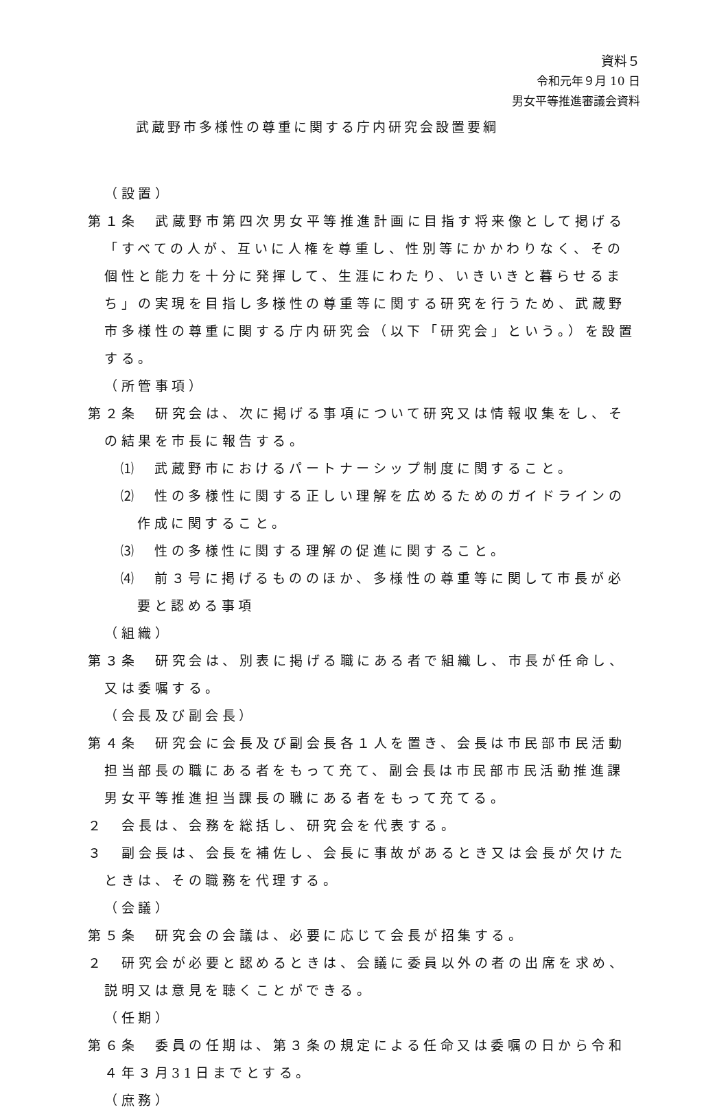資料５
令和元年９月 10 日
男女平等推進審議会資料
武蔵野市多様性の尊重に関する庁内研究会設置要綱
（設置）
第１条　武蔵野市第四次男女平等推進計画に目指す将来像として掲げる「すべての人が、互いに人権を尊重し、性別等にかかわりなく、その個性と能力を十分に発揮して、生涯にわたり、いきいきと暮らせるまち」の実現を目指し多様性の尊重等に関する研究を行うため、武蔵野市多様性の尊重に関する庁内研究会（以下「研究会」という。）を設置する。
（所管事項）
第２条　研究会は、次に掲げる事項について研究又は情報収集をし、その結果を市長に報告する。
⑴　武蔵野市におけるパートナーシップ制度に関すること。
⑵　性の多様性に関する正しい理解を広めるためのガイドラインの作成に関すること。
⑶　性の多様性に関する理解の促進に関すること。
⑷　前３号に掲げるもののほか、多様性の尊重等に関して市長が必要と認める事項
（組織）
第３条　研究会は、別表に掲げる職にある者で組織し、市長が任命し、又は委嘱する。
（会長及び副会長）
第４条　研究会に会長及び副会長各１人を置き、会長は市民部市民活動担当部長の職にある者をもって充て、副会長は市民部市民活動推進課男女平等推進担当課長の職にある者をもって充てる。
２　会長は、会務を総括し、研究会を代表する。
３　副会長は、会長を補佐し、会長に事故があるとき又は会長が欠けたときは、その職務を代理する。
（会議）
第５条　研究会の会議は、必要に応じて会長が招集する。
２　研究会が必要と認めるときは、会議に委員以外の者の出席を求め、説明又は意見を聴くことができる。
（任期）
第６条　委員の任期は、第３条の規定による任命又は委嘱の日から令和４年３月31日までとする。
（庶務）